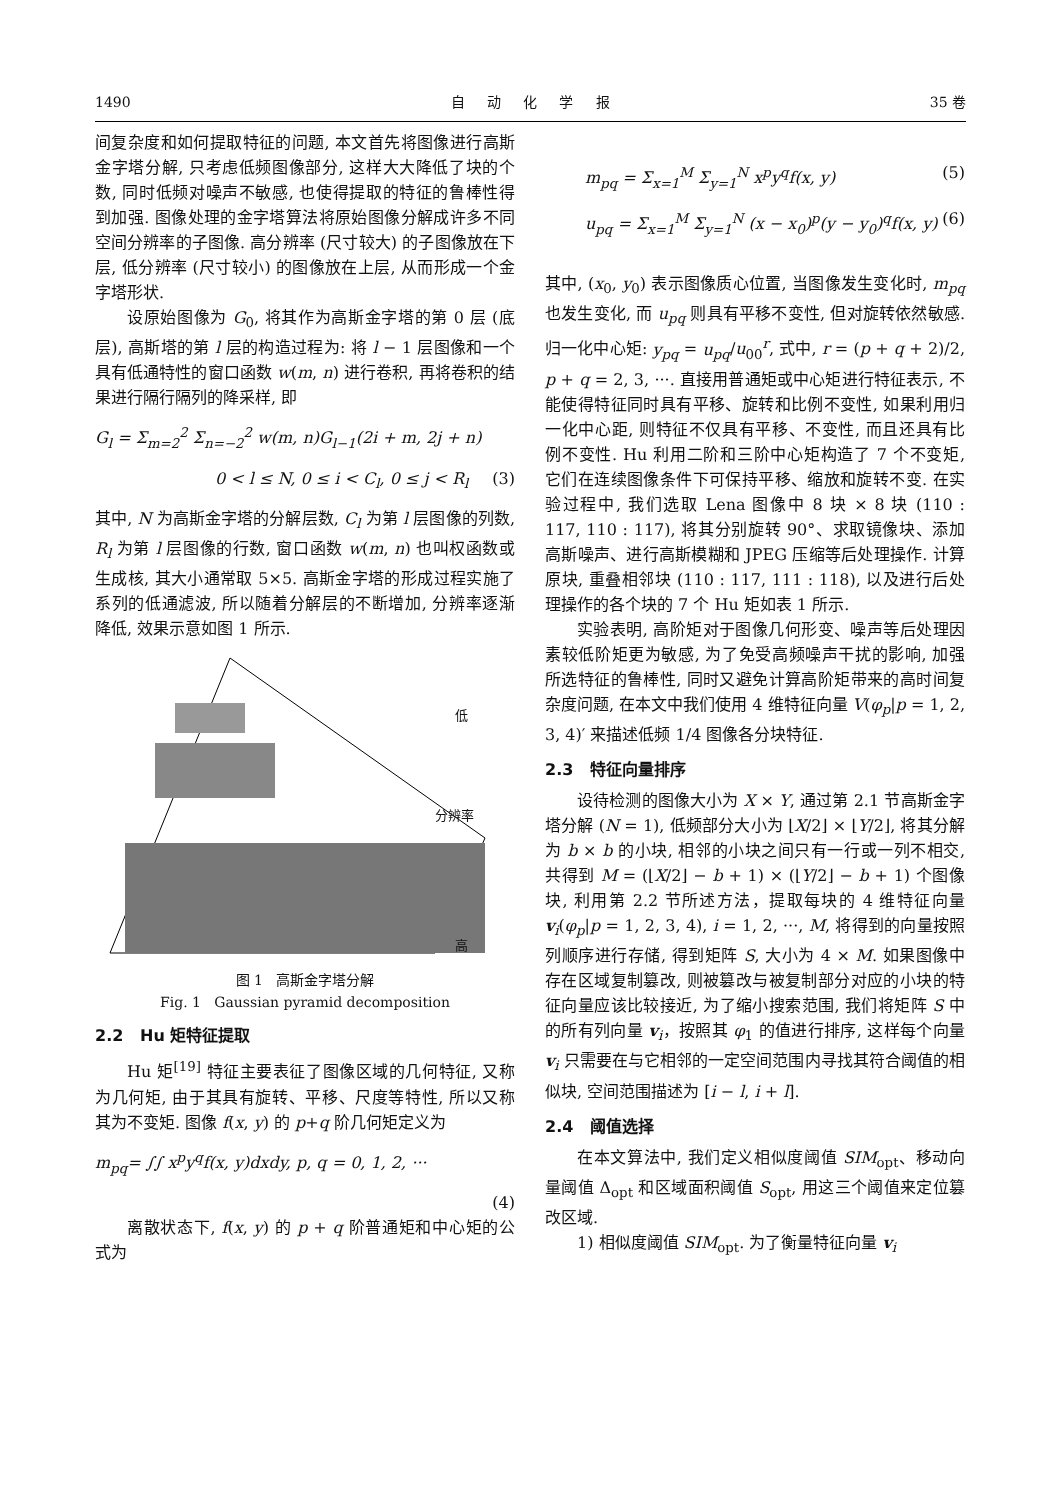1490 自 动 化 学 报 35 卷
间复杂度和如何提取特征的问题, 本文首先将图像进行高斯金字塔分解, 只考虑低频图像部分, 这样大大降低了块的个数, 同时低频对噪声不敏感, 也使得提取的特征的鲁棒性得到加强. 图像处理的金字塔算法将原始图像分解成许多不同空间分辨率的子图像. 高分辨率 (尺寸较大) 的子图像放在下层, 低分辨率 (尺寸较小) 的图像放在上层, 从而形成一个金字塔形状.
设原始图像为 G<sub>0</sub>, 将其作为高斯金字塔的第 0 层 (底层), 高斯塔的第 l 层的构造过程为: 将 l − 1 层图像和一个具有低通特性的窗口函数 w(m, n) 进行卷积, 再将卷积的结果进行隔行隔列的降采样, 即
G<sub>l</sub> = Σ<sub>m=2</sub><sup>2</sup> Σ<sub>n=−2</sub><sup>2</sup> w(m, n)G<sub>l−1</sub>(2i + m, 2j + n)
0 < l ≤ N, 0 ≤ i < C<sub>l</sub>, 0 ≤ j < R<sub>l</sub> (3)
其中, N 为高斯金字塔的分解层数, C<sub>l</sub> 为第 l 层图像的列数, R<sub>l</sub> 为第 l 层图像的行数, 窗口函数 w(m, n) 也叫权函数或生成核, 其大小通常取 5×5. 高斯金字塔的形成过程实施了系列的低通滤波, 所以随着分解层的不断增加, 分辨率逐渐降低, 效果示意如图 1 所示.
低
分辨率
高
图 1 高斯金字塔分解
Fig. 1 Gaussian pyramid decomposition
2.2 Hu 矩特征提取
Hu 矩<sup>[19]</sup> 特征主要表征了图像区域的几何特征, 又称为几何矩, 由于其具有旋转、平移、尺度等特性, 所以又称其为不变矩. 图像 f(x, y) 的 p+q 阶几何矩定义为
m<sub>pq</sub>= ∫∫ x<sup>p</sup>y<sup>q</sup>f(x, y)dxdy, p, q = 0, 1, 2, ···
(4)
离散状态下, f(x, y) 的 p + q 阶普通矩和中心矩的公式为
m<sub>pq</sub> = Σ<sub>x=1</sub><sup>M</sup> Σ<sub>y=1</sub><sup>N</sup> x<sup>p</sup>y<sup>q</sup>f(x, y) (5)
u<sub>pq</sub> = Σ<sub>x=1</sub><sup>M</sup> Σ<sub>y=1</sub><sup>N</sup> (x − x<sub>0</sub>)<sup>p</sup>(y − y<sub>0</sub>)<sup>q</sup>f(x, y) (6)
其中, (x<sub>0</sub>, y<sub>0</sub>) 表示图像质心位置, 当图像发生变化时, m<sub>pq</sub> 也发生变化, 而 u<sub>pq</sub> 则具有平移不变性, 但对旋转依然敏感. 归一化中心矩: y<sub>pq</sub> = u<sub>pq</sub>/u<sub>00</sub><sup>r</sup>, 式中, r = (p + q + 2)/2, p + q = 2, 3, ···. 直接用普通矩或中心矩进行特征表示, 不能使得特征同时具有平移、旋转和比例不变性, 如果利用归一化中心距, 则特征不仅具有平移、不变性, 而且还具有比例不变性. Hu 利用二阶和三阶中心矩构造了 7 个不变矩, 它们在连续图像条件下可保持平移、缩放和旋转不变. 在实验过程中, 我们选取 Lena 图像中 8 块 × 8 块 (110 : 117, 110 : 117), 将其分别旋转 90°、求取镜像块、添加高斯噪声、进行高斯模糊和 JPEG 压缩等后处理操作. 计算原块, 重叠相邻块 (110 : 117, 111 : 118), 以及进行后处理操作的各个块的 7 个 Hu 矩如表 1 所示.
实验表明, 高阶矩对于图像几何形变、噪声等后处理因素较低阶矩更为敏感, 为了免受高频噪声干扰的影响, 加强所选特征的鲁棒性, 同时又避免计算高阶矩带来的高时间复杂度问题, 在本文中我们使用 4 维特征向量 V(φ<sub>p</sub>|p = 1, 2, 3, 4)′ 来描述低频 1/4 图像各分块特征.
2.3 特征向量排序
设待检测的图像大小为 X × Y, 通过第 2.1 节高斯金字塔分解 (N = 1), 低频部分大小为 ⌊X/2⌋ × ⌊Y/2⌋, 将其分解为 b × b 的小块, 相邻的小块之间只有一行或一列不相交, 共得到 M = (⌊X/2⌋ − b + 1) × (⌊Y/2⌋ − b + 1) 个图像块, 利用第 2.2 节所述方法，提取每块的 4 维特征向量 v<sub>i</sub>(φ<sub>p</sub>|p = 1, 2, 3, 4), i = 1, 2, ···, M, 将得到的向量按照列顺序进行存储, 得到矩阵 S, 大小为 4 × M. 如果图像中存在区域复制篡改, 则被篡改与被复制部分对应的小块的特征向量应该比较接近, 为了缩小搜索范围, 我们将矩阵 S 中的所有列向量 v<sub>i</sub>，按照其 φ<sub>1</sub> 的值进行排序, 这样每个向量 v<sub>i</sub> 只需要在与它相邻的一定空间范围内寻找其符合阈值的相似块, 空间范围描述为 [i − l, i + l].
2.4 阈值选择
在本文算法中, 我们定义相似度阈值 SIM<sub>opt</sub>、移动向量阈值 Δ<sub>opt</sub> 和区域面积阈值 S<sub>opt</sub>, 用这三个阈值来定位篡改区域.
1) 相似度阈值 SIM<sub>opt</sub>. 为了衡量特征向量 v<sub>i</sub>